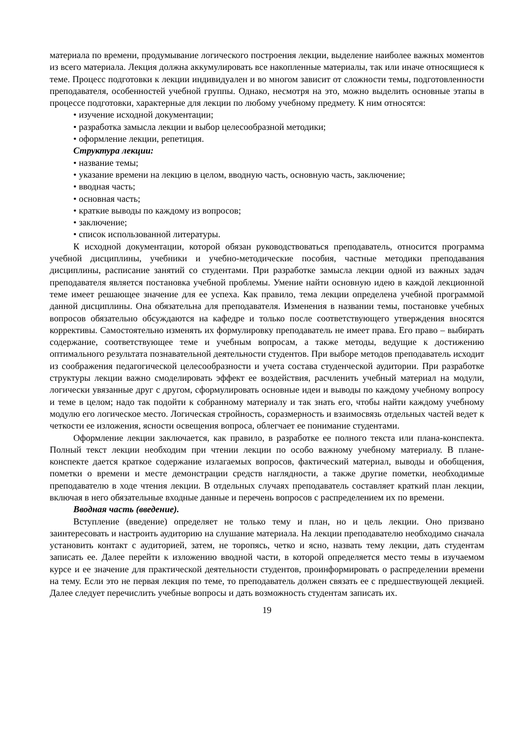материала по времени, продумывание логического построения лекции, выделение наиболее важных моментов из всего материала. Лекция должна аккумулировать все накопленные материалы, так или иначе относящиеся к теме. Процесс подготовки к лекции индивидуален и во многом зависит от сложности темы, подготовленности преподавателя, особенностей учебной группы. Однако, несмотря на это, можно выделить основные этапы в процессе подготовки, характерные для лекции по любому учебному предмету. К ним относятся:
• изучение исходной документации;
• разработка замысла лекции и выбор целесообразной методики;
• оформление лекции, репетиция.
Структура лекции:
• название темы;
• указание времени на лекцию в целом, вводную часть, основную часть, заключение;
• вводная часть;
• основная часть;
• краткие выводы по каждому из вопросов;
• заключение;
• список использованной литературы.
К исходной документации, которой обязан руководствоваться преподаватель, относится программа учебной дисциплины, учебники и учебно-методические пособия, частные методики преподавания дисциплины, расписание занятий со студентами. При разработке замысла лекции одной из важных задач преподавателя является постановка учебной проблемы. Умение найти основную идею в каждой лекционной теме имеет решающее значение для ее успеха. Как правило, тема лекции определена учебной программой данной дисциплины. Она обязательна для преподавателя. Изменения в названии темы, постановке учебных вопросов обязательно обсуждаются на кафедре и только после соответствующего утверждения вносятся коррективы. Самостоятельно изменять их формулировку преподаватель не имеет права. Его право – выбирать содержание, соответствующее теме и учебным вопросам, а также методы, ведущие к достижению оптимального результата познавательной деятельности студентов. При выборе методов преподаватель исходит из соображения педагогической целесообразности и учета состава студенческой аудитории. При разработке структуры лекции важно смоделировать эффект ее воздействия, расчленить учебный материал на модули, логически увязанные друг с другом, сформулировать основные идеи и выводы по каждому учебному вопросу и теме в целом; надо так подойти к собранному материалу и так знать его, чтобы найти каждому учебному модулю его логическое место. Логическая стройность, соразмерность и взаимосвязь отдельных частей ведет к четкости ее изложения, ясности освещения вопроса, облегчает ее понимание студентами.
Оформление лекции заключается, как правило, в разработке ее полного текста или плана-конспекта. Полный текст лекции необходим при чтении лекции по особо важному учебному материалу. В плане-конспекте дается краткое содержание излагаемых вопросов, фактический материал, выводы и обобщения, пометки о времени и месте демонстрации средств наглядности, а также другие пометки, необходимые преподавателю в ходе чтения лекции. В отдельных случаях преподаватель составляет краткий план лекции, включая в него обязательные входные данные и перечень вопросов с распределением их по времени.
Вводная часть (введение).
Вступление (введение) определяет не только тему и план, но и цель лекции. Оно призвано заинтересовать и настроить аудиторию на слушание материала. На лекции преподавателю необходимо сначала установить контакт с аудиторией, затем, не торопясь, четко и ясно, назвать тему лекции, дать студентам записать ее. Далее перейти к изложению вводной части, в которой определяется место темы в изучаемом курсе и ее значение для практической деятельности студентов, проинформировать о распределении времени на тему. Если это не первая лекция по теме, то преподаватель должен связать ее с предшествующей лекцией. Далее следует перечислить учебные вопросы и дать возможность студентам записать их.
19